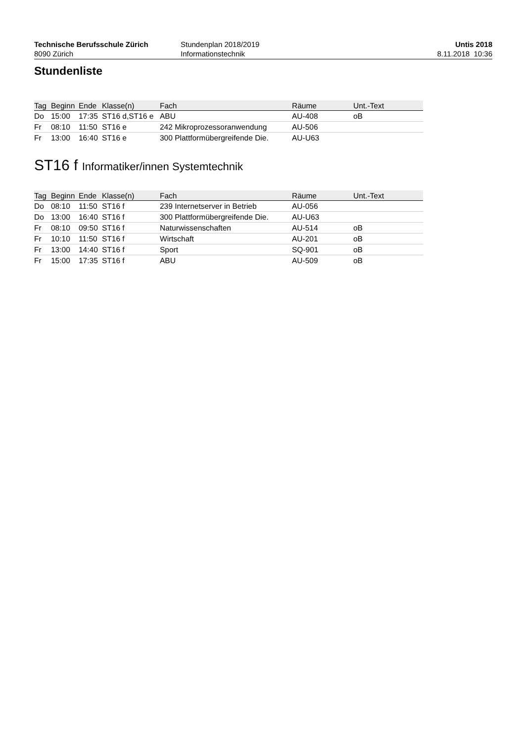Technische Berufsschule Zürich
8090 Zürich
Stundenplan 2018/2019
Informationstechnik
Untis 2018
8.11.2018 10:36
Stundenliste
| Tag | Beginn | Ende | Klasse(n) | Fach | Räume | Unt.-Text |
| --- | --- | --- | --- | --- | --- | --- |
| Do | 15:00 | 17:35 | ST16 d,ST16 e | ABU | AU-408 | oB |
| Fr | 08:10 | 11:50 | ST16 e | 242 Mikroprozessoranwendung | AU-506 | |
| Fr | 13:00 | 16:40 | ST16 e | 300 Plattformübergreifende Die. | AU-U63 | |
ST16 f Informatiker/innen Systemtechnik
| Tag | Beginn | Ende | Klasse(n) | Fach | Räume | Unt.-Text |
| --- | --- | --- | --- | --- | --- | --- |
| Do | 08:10 | 11:50 | ST16 f | 239 Internetserver in Betrieb | AU-056 | |
| Do | 13:00 | 16:40 | ST16 f | 300 Plattformübergreifende Die. | AU-U63 | |
| Fr | 08:10 | 09:50 | ST16 f | Naturwissenschaften | AU-514 | oB |
| Fr | 10:10 | 11:50 | ST16 f | Wirtschaft | AU-201 | oB |
| Fr | 13:00 | 14:40 | ST16 f | Sport | SQ-901 | oB |
| Fr | 15:00 | 17:35 | ST16 f | ABU | AU-509 | oB |